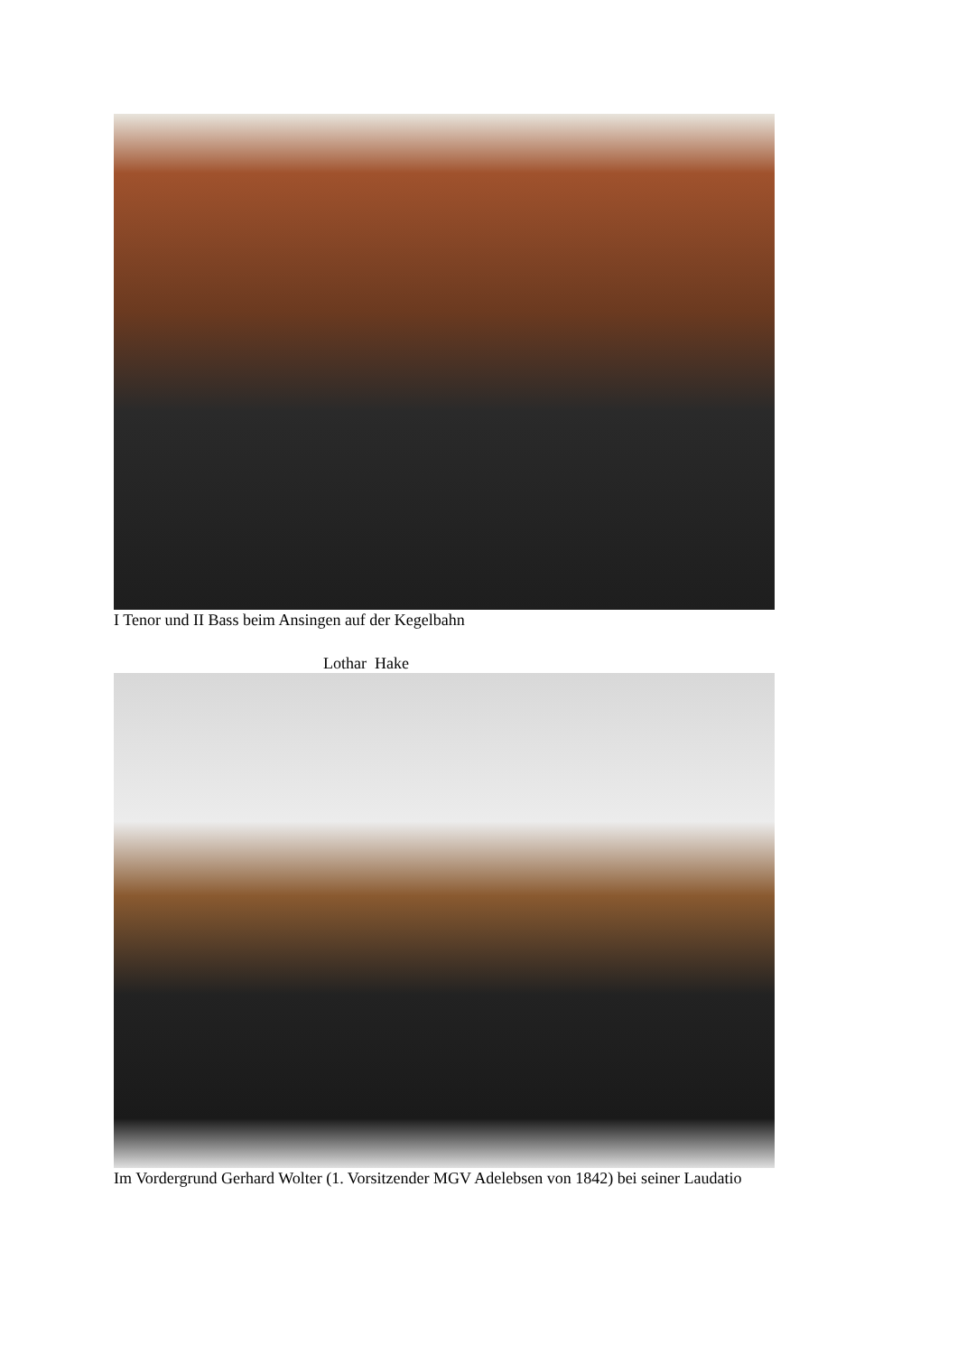I Tenor und II Bass beim Ansingen auf der Kegelbahn
Lothar Hake
Im Vordergrund Gerhard Wolter (1. Vorsitzender MGV Adelebsen von 1842) bei seiner Laudatio